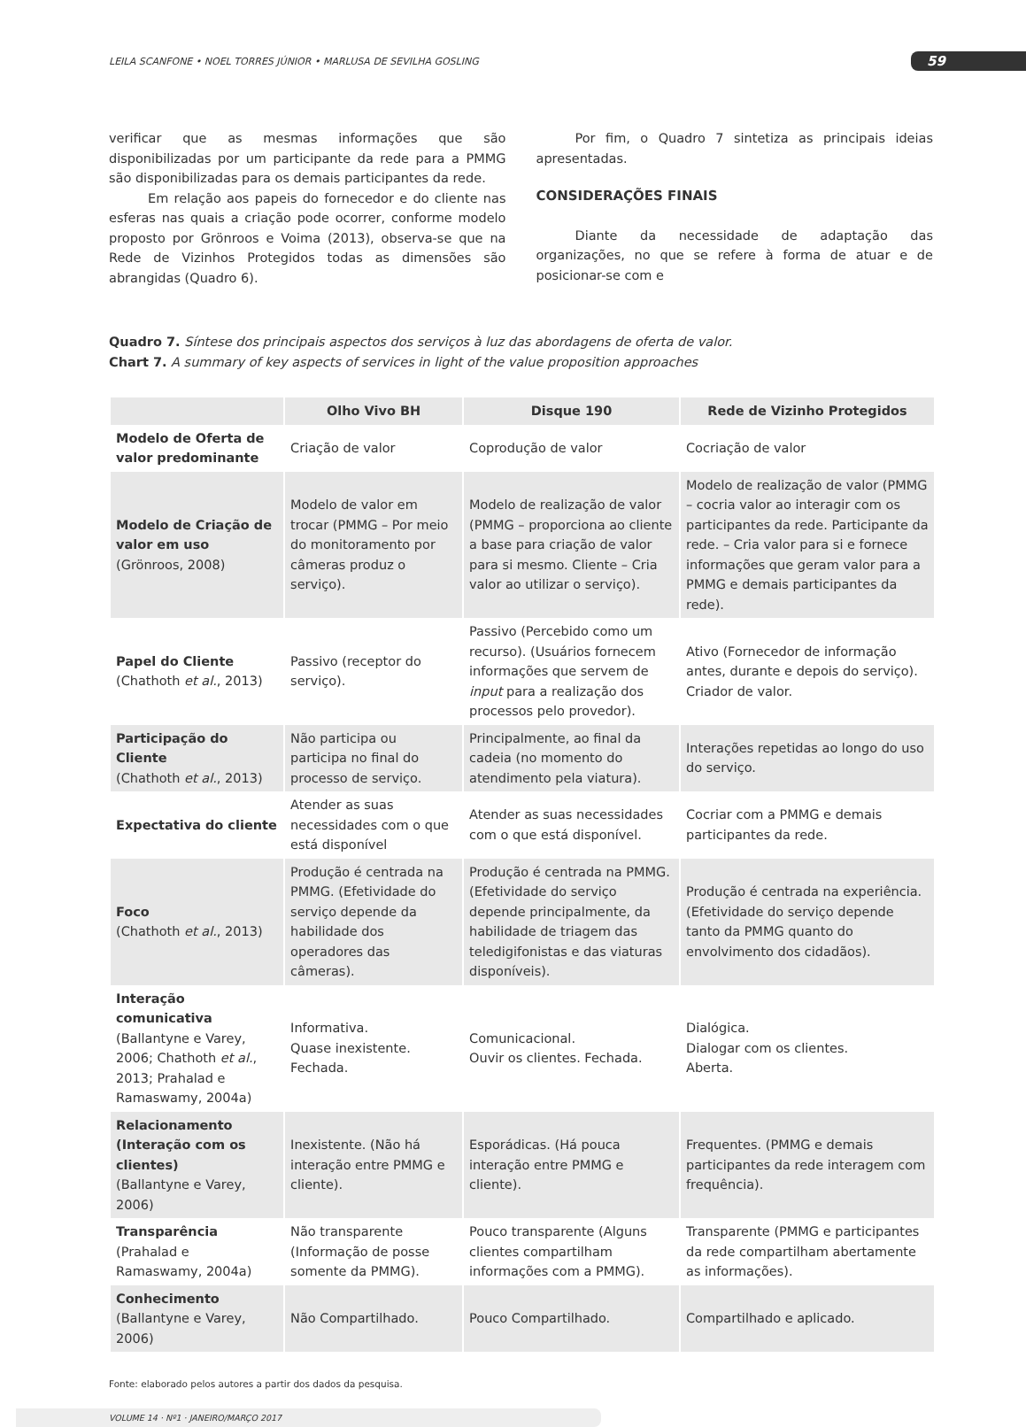LEILA SCANFONE • NOEL TORRES JÚNIOR • MARLUSA DE SEVILHA GOSLING 59
verificar que as mesmas informações que são disponibilizadas por um participante da rede para a PMMG são disponibilizadas para os demais participantes da rede.
Em relação aos papeis do fornecedor e do cliente nas esferas nas quais a criação pode ocorrer, conforme modelo proposto por Grönroos e Voima (2013), observa-se que na Rede de Vizinhos Protegidos todas as dimensões são abrangidas (Quadro 6).
Por fim, o Quadro 7 sintetiza as principais ideias apresentadas.
CONSIDERAÇÕES FINAIS
Diante da necessidade de adaptação das organizações, no que se refere à forma de atuar e de posicionar-se com e
Quadro 7. Síntese dos principais aspectos dos serviços à luz das abordagens de oferta de valor.
Chart 7. A summary of key aspects of services in light of the value proposition approaches
| | Olho Vivo BH | Disque 190 | Rede de Vizinho Protegidos |
| --- | --- | --- | --- |
| Modelo de Oferta de valor predominante | Criação de valor | Coprodução de valor | Cocriação de valor |
| Modelo de Criação de valor em uso (Grönroos, 2008) | Modelo de valor em trocar (PMMG – Por meio do monitoramento por câmeras produz o serviço). | Modelo de realização de valor (PMMG – proporciona ao cliente a base para criação de valor para si mesmo. Cliente – Cria valor ao utilizar o serviço). | Modelo de realização de valor (PMMG – cocria valor ao interagir com os participantes da rede. Participante da rede. – Cria valor para si e fornece informações que geram valor para a PMMG e demais participantes da rede). |
| Papel do Cliente (Chathoth et al. , 2013) | Passivo (receptor do serviço). | Passivo (Percebido como um recurso). (Usuários fornecem informações que servem de input para a realização dos processos pelo provedor). | Ativo (Fornecedor de informação antes, durante e depois do serviço). Criador de valor. |
| Participação do Cliente (Chathoth et al. , 2013) | Não participa ou participa no final do processo de serviço. | Principalmente, ao final da cadeia (no momento do atendimento pela viatura). | Interações repetidas ao longo do uso do serviço. |
| Expectativa do cliente | Atender as suas necessidades com o que está disponível | Atender as suas necessidades com o que está disponível. | Cocriar com a PMMG e demais participantes da rede. |
| Foco (Chathoth et al. , 2013) | Produção é centrada na PMMG. (Efetividade do serviço depende da habilidade dos operadores das câmeras). | Produção é centrada na PMMG. (Efetividade do serviço depende principalmente, da habilidade de triagem das teledigifonistas e das viaturas disponíveis). | Produção é centrada na experiência. (Efetividade do serviço depende tanto da PMMG quanto do envolvimento dos cidadãos). |
| Interação comunicativa (Ballantyne e Varey, 2006; Chathoth et al. , 2013; Prahalad e Ramaswamy, 2004a) | Informativa. Quase inexistente. Fechada. | Comunicacional. Ouvir os clientes. Fechada. | Dialógica. Dialogar com os clientes. Aberta. |
| Relacionamento (Interação com os clientes) (Ballantyne e Varey, 2006) | Inexistente. (Não há interação entre PMMG e cliente). | Esporádicas. (Há pouca interação entre PMMG e cliente). | Frequentes. (PMMG e demais participantes da rede interagem com frequência). |
| Transparência (Prahalad e Ramaswamy, 2004a) | Não transparente (Informação de posse somente da PMMG). | Pouco transparente (Alguns clientes compartilham informações com a PMMG). | Transparente (PMMG e participantes da rede compartilham abertamente as informações). |
| Conhecimento (Ballantyne e Varey, 2006) | Não Compartilhado. | Pouco Compartilhado. | Compartilhado e aplicado. |
Fonte: elaborado pelos autores a partir dos dados da pesquisa.
VOLUME 14 · Nº1 · JANEIRO/MARÇO 2017